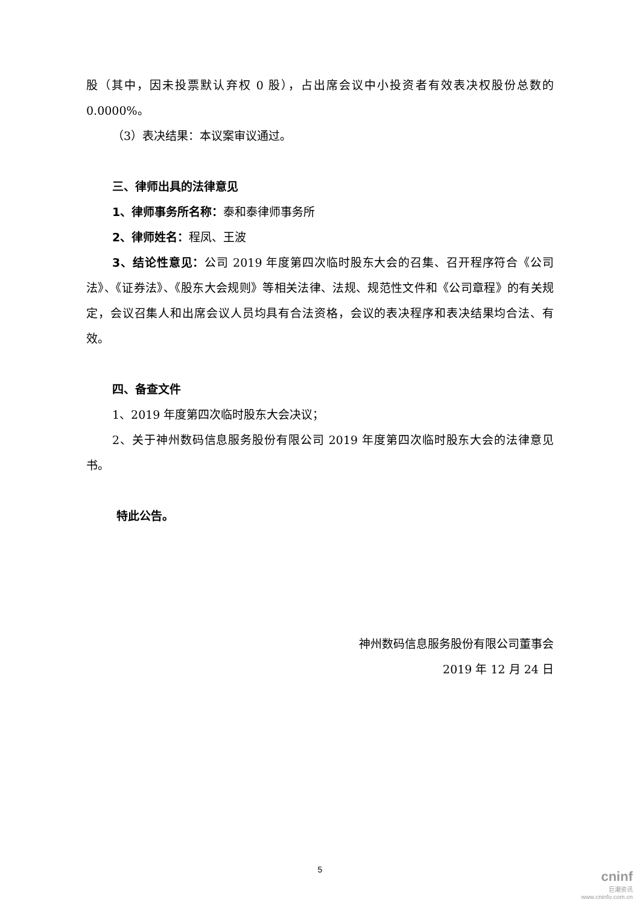股（其中，因未投票默认弃权 0 股），占出席会议中小投资者有效表决权股份总数的0.0000%。
（3）表决结果：本议案审议通过。
三、律师出具的法律意见
1、律师事务所名称：泰和泰律师事务所
2、律师姓名：程凤、王波
3、结论性意见：公司 2019 年度第四次临时股东大会的召集、召开程序符合《公司法》、《证券法》、《股东大会规则》等相关法律、法规、规范性文件和《公司章程》的有关规定，会议召集人和出席会议人员均具有合法资格，会议的表决程序和表决结果均合法、有效。
四、备查文件
1、2019 年度第四次临时股东大会决议；
2、关于神州数码信息服务股份有限公司 2019 年度第四次临时股东大会的法律意见书。
特此公告。
神州数码信息服务股份有限公司董事会
2019 年 12 月 24 日
5
cninf
巨潮资讯
www.cninfo.com.cn